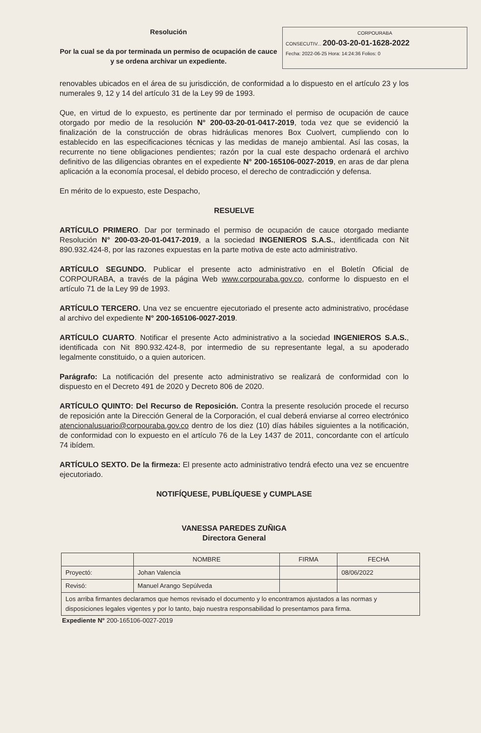Resolución
Por la cual se da por terminada un permiso de ocupación de cauce y se ordena archivar un expediente.
CORPOURABA
CONSECUTIV... 200-03-20-01-1628-2022
Fecha: 2022-06-25 Hora: 14:24:36 Folios: 0
renovables ubicados en el área de su jurisdicción, de conformidad a lo dispuesto en el artículo 23 y los numerales 9, 12 y 14 del artículo 31 de la Ley 99 de 1993.
Que, en virtud de lo expuesto, es pertinente dar por terminado el permiso de ocupación de cauce otorgado por medio de la resolución N° 200-03-20-01-0417-2019, toda vez que se evidenció la finalización de la construcción de obras hidráulicas menores Box Cuolvert, cumpliendo con lo establecido en las especificaciones técnicas y las medidas de manejo ambiental. Así las cosas, la recurrente no tiene obligaciones pendientes; razón por la cual este despacho ordenará el archivo definitivo de las diligencias obrantes en el expediente N° 200-165106-0027-2019, en aras de dar plena aplicación a la economía procesal, el debido proceso, el derecho de contradicción y defensa.
En mérito de lo expuesto, este Despacho,
RESUELVE
ARTÍCULO PRIMERO. Dar por terminado el permiso de ocupación de cauce otorgado mediante Resolución N° 200-03-20-01-0417-2019, a la sociedad INGENIEROS S.A.S., identificada con Nit 890.932.424-8, por las razones expuestas en la parte motiva de este acto administrativo.
ARTÍCULO SEGUNDO. Publicar el presente acto administrativo en el Boletín Oficial de CORPOURABA, a través de la página Web www.corpouraba.gov.co, conforme lo dispuesto en el artículo 71 de la Ley 99 de 1993.
ARTÍCULO TERCERO. Una vez se encuentre ejecutoriado el presente acto administrativo, procédase al archivo del expediente N° 200-165106-0027-2019.
ARTÍCULO CUARTO. Notificar el presente Acto administrativo a la sociedad INGENIEROS S.A.S., identificada con Nit 890.932.424-8, por intermedio de su representante legal, a su apoderado legalmente constituido, o a quien autoricen.
Parágrafo: La notificación del presente acto administrativo se realizará de conformidad con lo dispuesto en el Decreto 491 de 2020 y Decreto 806 de 2020.
ARTÍCULO QUINTO: Del Recurso de Reposición. Contra la presente resolución procede el recurso de reposición ante la Dirección General de la Corporación, el cual deberá enviarse al correo electrónico atencionalusuario@corpouraba.gov.co dentro de los diez (10) días hábiles siguientes a la notificación, de conformidad con lo expuesto en el artículo 76 de la Ley 1437 de 2011, concordante con el artículo 74 ibídem.
ARTÍCULO SEXTO. De la firmeza: El presente acto administrativo tendrá efecto una vez se encuentre ejecutoriado.
NOTIFÍQUESE, PUBLÍQUESE y CUMPLASE
VANESSA PAREDES ZUÑIGA
Directora General
| | NOMBRE | FIRMA | FECHA |
| Proyectó: | Johan Valencia | | 08/06/2022 |
| Revisó: | Manuel Arango Sepúlveda | | |
| Los arriba firmantes declaramos que hemos revisado el documento y lo encontramos ajustados a las normas y disposiciones legales vigentes y por lo tanto, bajo nuestra responsabilidad lo presentamos para firma. | | | |
Expediente N° 200-165106-0027-2019